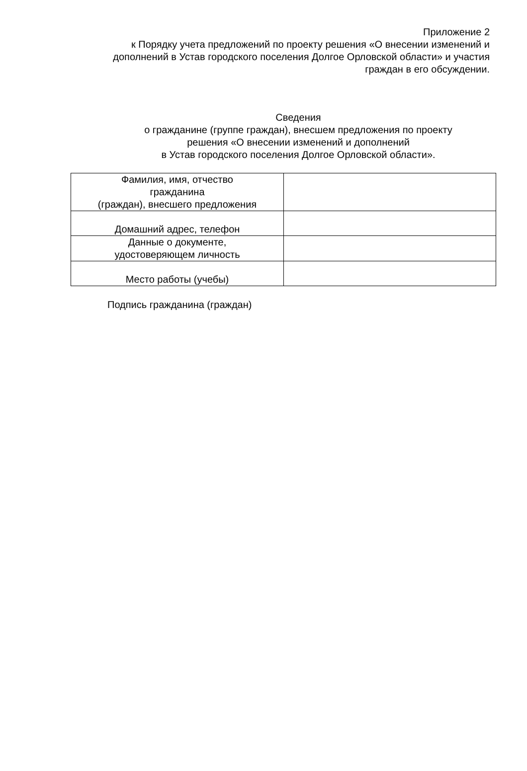Приложение 2
к Порядку учета предложений по проекту решения «О внесении изменений и дополнений в Устав городского поселения Долгое Орловской области» и участия граждан в его обсуждении.
Сведения
о гражданине (группе граждан), внесшем предложения по проекту
решения «О внесении изменений и дополнений
в Устав городского поселения Долгое Орловской области».
| Фамилия, имя, отчество гражданина (граждан), внесшего предложения | |
| Домашний адрес, телефон | |
| Данные о документе, удостоверяющем личность | |
| Место работы (учебы) | |
Подпись гражданина (граждан)